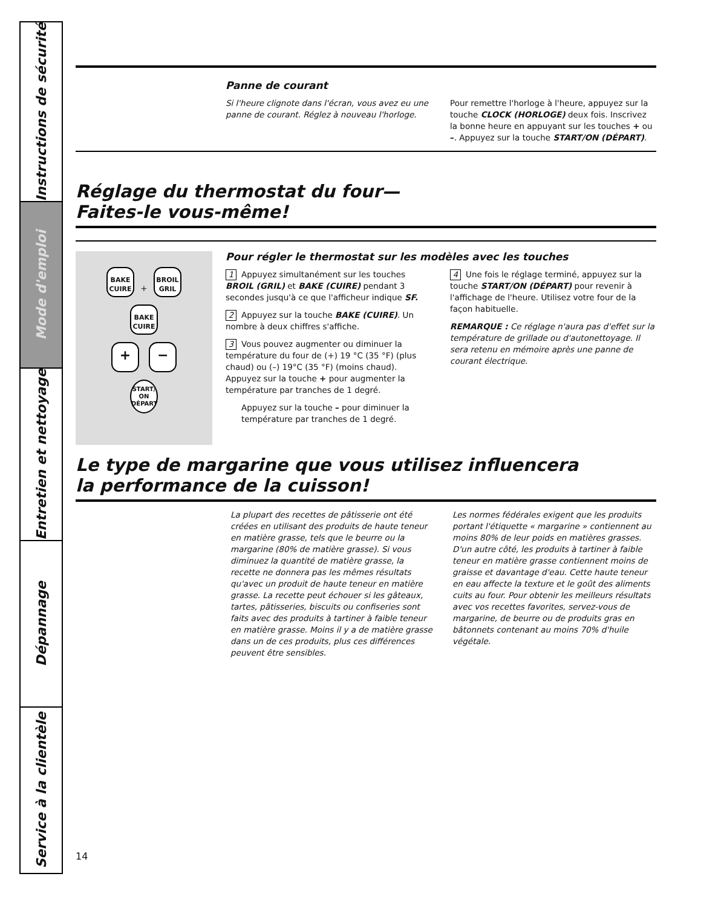Instructions de sécurité
Mode d'emploi
Entretien et nettoyage
Dépannage
Service à la clientèle
Panne de courant
Si l'heure clignote dans l'écran, vous avez eu une panne de courant. Réglez à nouveau l'horloge.
Pour remettre l'horloge à l'heure, appuyez sur la touche CLOCK (HORLOGE) deux fois. Inscrivez la bonne heure en appuyant sur les touches + ou –. Appuyez sur la touche START/ON (DÉPART).
Réglage du thermostat du four—
Faites-le vous-même!
BAKE CUIRE
+
BROIL GRIL
BAKE CUIRE
+ −
START/ ON DÉPART
Pour régler le thermostat sur les modèles avec les touches
1 Appuyez simultanément sur les touches BROIL (GRIL) et BAKE (CUIRE) pendant 3 secondes jusqu'à ce que l'afficheur indique SF.
2 Appuyez sur la touche BAKE (CUIRE). Un nombre à deux chiffres s'affiche.
3 Vous pouvez augmenter ou diminuer la température du four de (+) 19 °C (35 °F) (plus chaud) ou (–) 19°C (35 °F) (moins chaud). Appuyez sur la touche + pour augmenter la température par tranches de 1 degré.
Appuyez sur la touche – pour diminuer la température par tranches de 1 degré.
4 Une fois le réglage terminé, appuyez sur la touche START/ON (DÉPART) pour revenir à l'affichage de l'heure. Utilisez votre four de la façon habituelle.
REMARQUE : Ce réglage n'aura pas d'effet sur la température de grillade ou d'autonettoyage. Il sera retenu en mémoire après une panne de courant électrique.
Le type de margarine que vous utilisez influencera
la performance de la cuisson!
La plupart des recettes de pâtisserie ont été créées en utilisant des produits de haute teneur en matière grasse, tels que le beurre ou la margarine (80% de matière grasse). Si vous diminuez la quantité de matière grasse, la recette ne donnera pas les mêmes résultats qu'avec un produit de haute teneur en matière grasse. La recette peut échouer si les gâteaux, tartes, pâtisseries, biscuits ou confiseries sont faits avec des produits à tartiner à faible teneur en matière grasse. Moins il y a de matière grasse dans un de ces produits, plus ces différences peuvent être sensibles.
Les normes fédérales exigent que les produits portant l'étiquette « margarine » contiennent au moins 80% de leur poids en matières grasses. D'un autre côté, les produits à tartiner à faible teneur en matière grasse contiennent moins de graisse et davantage d'eau. Cette haute teneur en eau affecte la texture et le goût des aliments cuits au four. Pour obtenir les meilleurs résultats avec vos recettes favorites, servez-vous de margarine, de beurre ou de produits gras en bâtonnets contenant au moins 70% d'huile végétale.
14